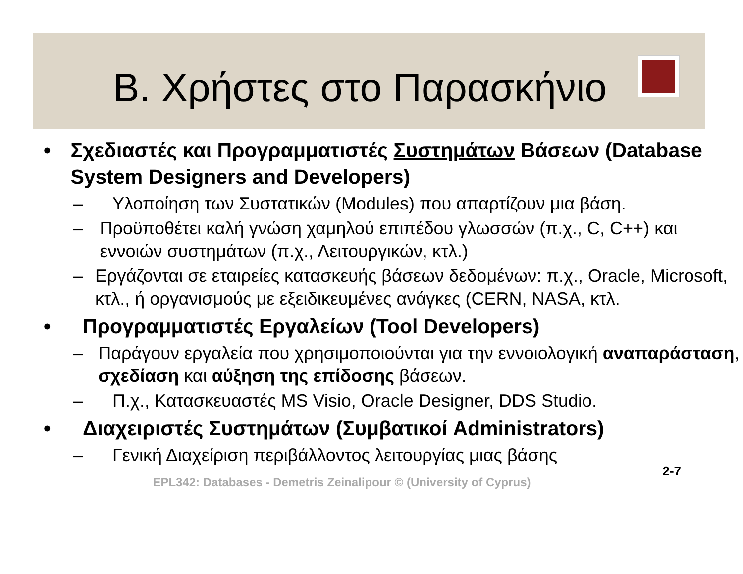Β. Χρήστες στο Παρασκήνιο
• Σχεδιαστές και Προγραμματιστές Συστημάτων Βάσεων (Database System Designers and Developers)
– Υλοποίηση των Συστατικών (Modules) που απαρτίζουν μια βάση.
– Προϋποθέτει καλή γνώση χαμηλού επιπέδου γλωσσών (π.χ., C, C++) και εννοιών συστημάτων (π.χ., Λειτουργικών, κτλ.)
– Εργάζονται σε εταιρείες κατασκευής βάσεων δεδομένων: π.χ., Oracle, Microsoft, κτλ., ή οργανισμούς με εξειδικευμένες ανάγκες (CERN, NASA, κτλ.
• Προγραμματιστές Εργαλείων (Tool Developers)
– Παράγουν εργαλεία που χρησιμοποιούνται για την εννοιολογική αναπαράσταση, σχεδίαση και αύξηση της επίδοσης βάσεων.
– Π.χ., Κατασκευαστές MS Visio, Oracle Designer, DDS Studio.
• Διαχειριστές Συστημάτων (Συμβατικοί Administrators)
– Γενική Διαχείριση περιβάλλοντος λειτουργίας μιας βάσης
EPL342: Databases - Demetris Zeinalipour © (University of Cyprus)
2-7